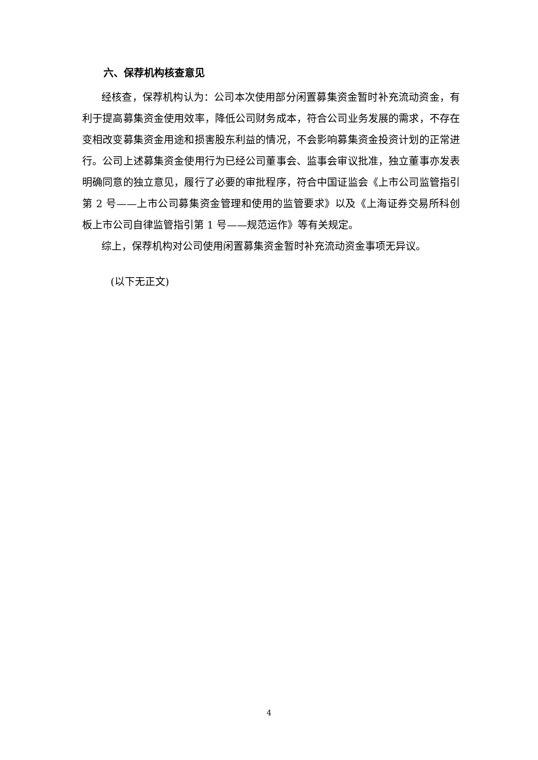六、保荐机构核查意见
经核查，保荐机构认为：公司本次使用部分闲置募集资金暂时补充流动资金，有利于提高募集资金使用效率，降低公司财务成本，符合公司业务发展的需求，不存在变相改变募集资金用途和损害股东利益的情况，不会影响募集资金投资计划的正常进行。公司上述募集资金使用行为已经公司董事会、监事会审议批准，独立董事亦发表明确同意的独立意见，履行了必要的审批程序，符合中国证监会《上市公司监管指引第 2 号——上市公司募集资金管理和使用的监管要求》以及《上海证券交易所科创板上市公司自律监管指引第 1 号——规范运作》等有关规定。
综上，保荐机构对公司使用闲置募集资金暂时补充流动资金事项无异议。
(以下无正文)
4